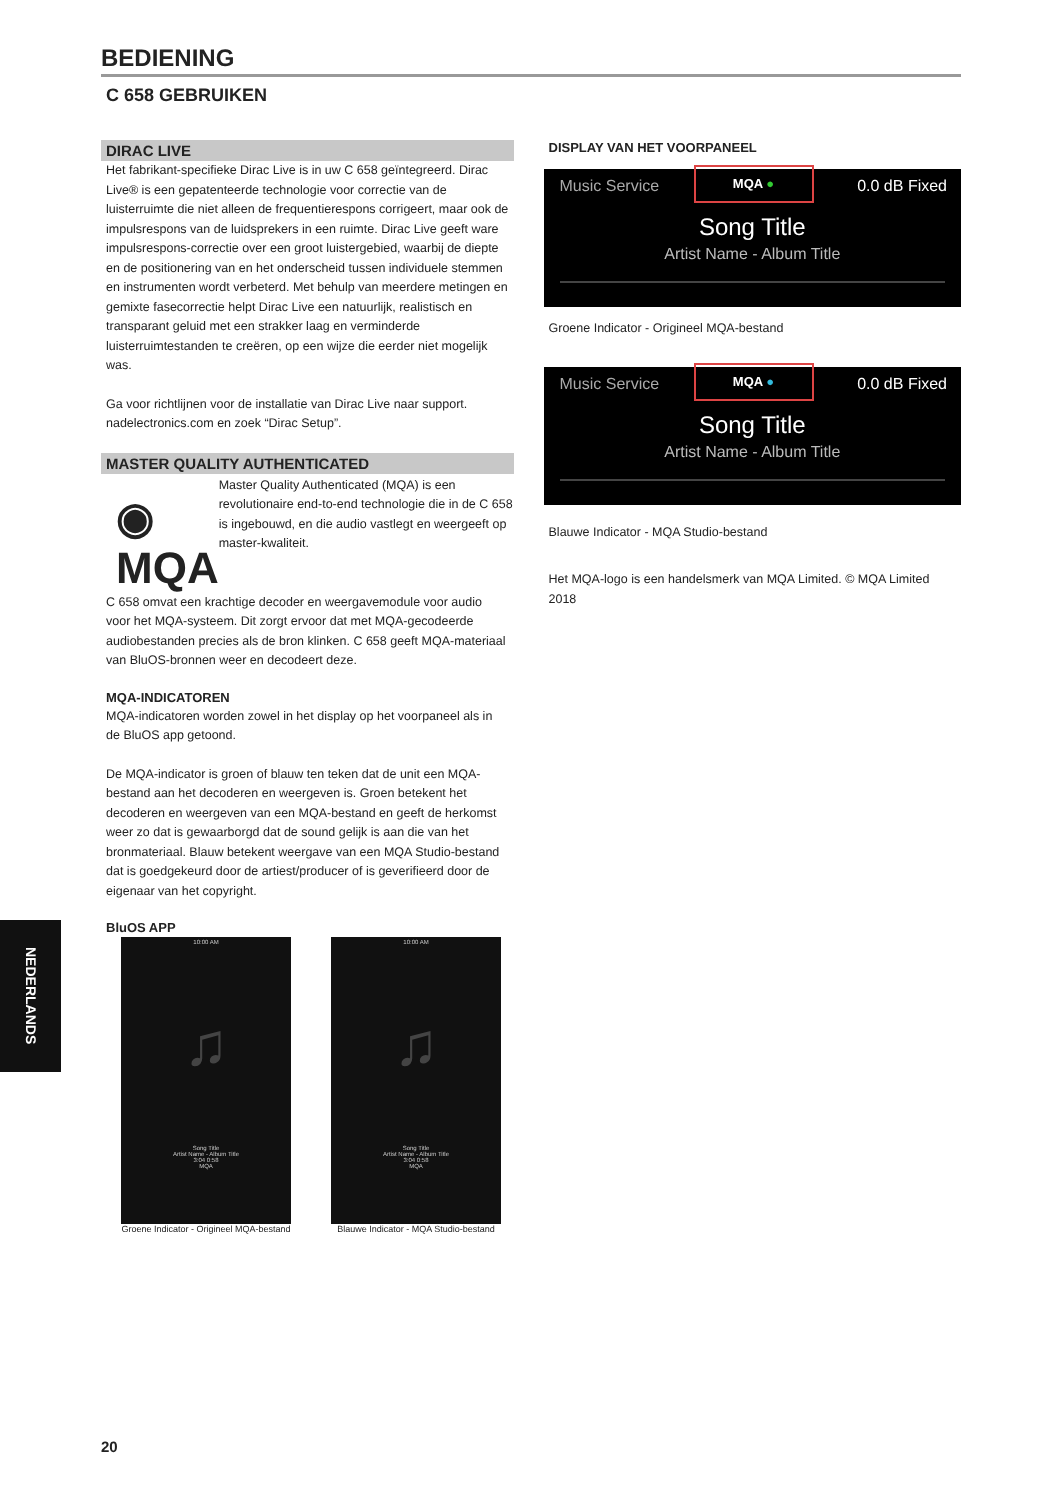BEDIENING
C 658 GEBRUIKEN
DIRAC LIVE
Het fabrikant-specifieke Dirac Live is in uw C 658 geïntegreerd. Dirac Live® is een gepatenteerde technologie voor correctie van de luisterruimte die niet alleen de frequentierespons corrigeert, maar ook de impulsrespons van de luidsprekers in een ruimte. Dirac Live geeft ware impulsrespons-correctie over een groot luistergebied, waarbij de diepte en de positionering van en het onderscheid tussen individuele stemmen en instrumenten wordt verbeterd. Met behulp van meerdere metingen en gemixte fasecorrectie helpt Dirac Live een natuurlijk, realistisch en transparant geluid met een strakker laag en verminderde luisterruimtestanden te creëren, op een wijze die eerder niet mogelijk was.
Ga voor richtlijnen voor de installatie van Dirac Live naar support. nadelectronics.com en zoek “Dirac Setup”.
MASTER QUALITY AUTHENTICATED
◉ MQA
Master Quality Authenticated (MQA) is een revolutionaire end-to-end technologie die in de C 658 is ingebouwd, en die audio vastlegt en weergeeft op master-kwaliteit.
C 658 omvat een krachtige decoder en weergavemodule voor audio voor het MQA-systeem. Dit zorgt ervoor dat met MQA-gecodeerde audiobestanden precies als de bron klinken. C 658 geeft MQA-materiaal van BluOS-bronnen weer en decodeert deze.
MQA-INDICATOREN
MQA-indicatoren worden zowel in het display op het voorpaneel als in de BluOS app getoond.
De MQA-indicator is groen of blauw ten teken dat de unit een MQA-bestand aan het decoderen en weergeven is. Groen betekent het decoderen en weergeven van een MQA-bestand en geeft de herkomst weer zo dat is gewaarborgd dat de sound gelijk is aan die van het bronmateriaal. Blauw betekent weergave van een MQA Studio-bestand dat is goedgekeurd door de artiest/producer of is geverifieerd door de eigenaar van het copyright.
BluOS APP
10:00 AM
♫
Song Title
Artist Name - Album Title
3:04 0:58
MQA
Groene Indicator - Origineel MQA-bestand
10:00 AM
♫
Song Title
Artist Name - Album Title
3:04 0:58
MQA
Blauwe Indicator - MQA Studio-bestand
DISPLAY VAN HET VOORPANEEL
Music Service
MQA ●
0.0 dB Fixed
Song Title
Artist Name - Album Title
Groene Indicator - Origineel MQA-bestand
Music Service
MQA ●
0.0 dB Fixed
Song Title
Artist Name - Album Title
Blauwe Indicator - MQA Studio-bestand
Het MQA-logo is een handelsmerk van MQA Limited. © MQA Limited 2018
NEDERLANDS
20